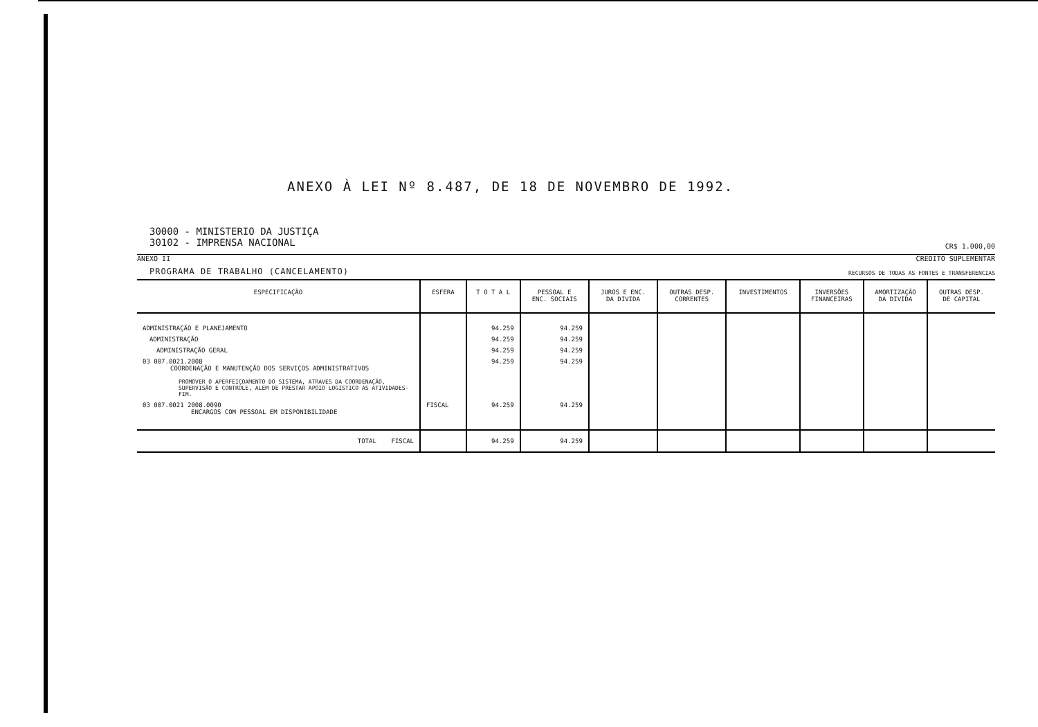ANEXO À LEI Nº 8.487, DE 18 DE NOVEMBRO DE 1992.
30000 - MINISTERIO DA JUSTIÇA
30102 - IMPRENSA NACIONAL
CR$ 1.000,00
ANEXO II CREDITO SUPLEMENTAR
PROGRAMA DE TRABALHO (CANCELAMENTO) RECURSOS DE TODAS AS FONTES E TRANSFERENCIAS
| ESPECIFICAÇÃO | ESFERA | T O T A L | PESSOAL E ENC. SOCIAIS | JUROS E ENC. DA DIVIDA | OUTRAS DESP. CORRENTES | INVESTIMENTOS | INVERSÕES FINANCEIRAS | AMORTIZAÇÃO DA DIVIDA | OUTRAS DESP. DE CAPITAL |
| --- | --- | --- | --- | --- | --- | --- | --- | --- | --- |
| ADMINISTRAÇÃO E PLANEJAMENTO | | 94.259 | 94.259 | | | | | | |
| ADMINISTRAÇÃO | | 94.259 | 94.259 | | | | | | |
| ADMINISTRAÇÃO GERAL | | 94.259 | 94.259 | | | | | | |
| 03 007.0021.2008 COORDENAÇÃO E MANUTENÇÃO DOS SERVIÇOS ADMINISTRATIVOS PROMOVER O APERFEIÇOAMENTO DO SISTEMA, ATRAVES DA COORDENAÇÃO, SUPERVISÃO E CONTROLE, ALEM DE PRESTAR APOIO LOGISTICO AS ATIVIDADES-FIM. | | 94.259 | 94.259 | | | | | | |
| 03 007.0021 2008.0090 ENCARGOS COM PESSOAL EM DISPONIBILIDADE | FISCAL | 94.259 | 94.259 | | | | | | |
| TOTAL FISCAL | | 94.259 | 94.259 | | | | | | |